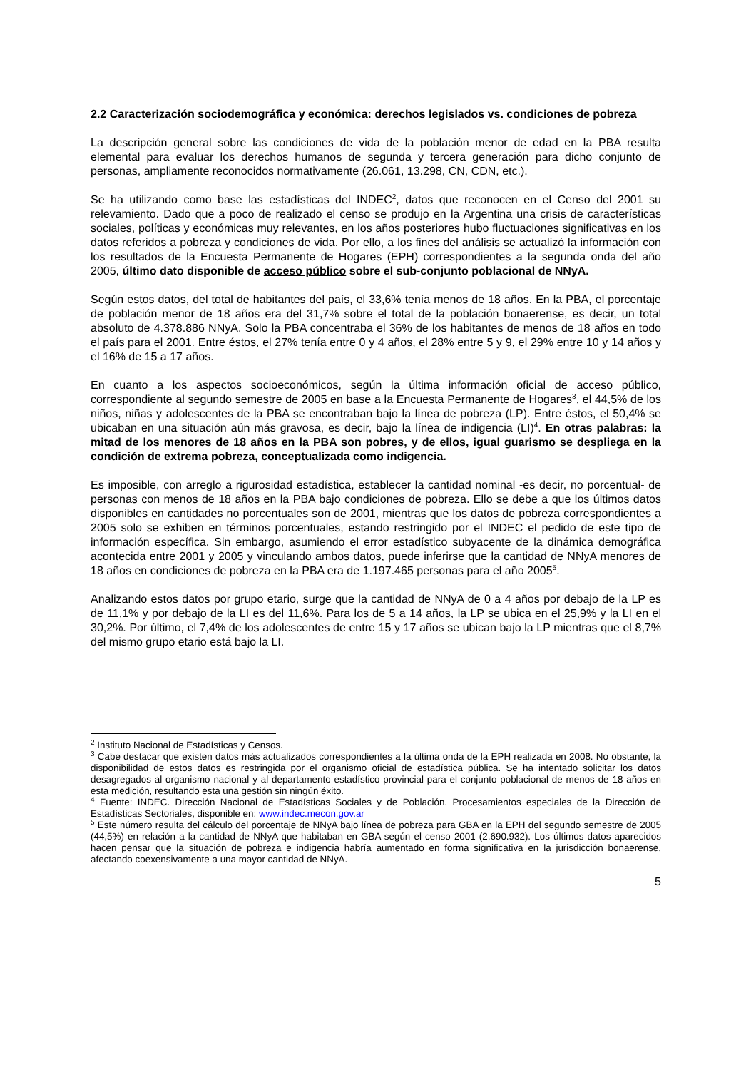2.2 Caracterización sociodemográfica y económica: derechos legislados vs. condiciones de pobreza
La descripción general sobre las condiciones de vida de la población menor de edad en la PBA resulta elemental para evaluar los derechos humanos de segunda y tercera generación para dicho conjunto de personas, ampliamente reconocidos normativamente (26.061, 13.298, CN, CDN, etc.).
Se ha utilizando como base las estadísticas del INDEC<sup>2</sup>, datos que reconocen en el Censo del 2001 su relevamiento. Dado que a poco de realizado el censo se produjo en la Argentina una crisis de características sociales, políticas y económicas muy relevantes, en los años posteriores hubo fluctuaciones significativas en los datos referidos a pobreza y condiciones de vida. Por ello, a los fines del análisis se actualizó la información con los resultados de la Encuesta Permanente de Hogares (EPH) correspondientes a la segunda onda del año 2005, último dato disponible de acceso público sobre el sub-conjunto poblacional de NNyA.
Según estos datos, del total de habitantes del país, el 33,6% tenía menos de 18 años. En la PBA, el porcentaje de población menor de 18 años era del 31,7% sobre el total de la población bonaerense, es decir, un total absoluto de 4.378.886 NNyA. Solo la PBA concentraba el 36% de los habitantes de menos de 18 años en todo el país para el 2001. Entre éstos, el 27% tenía entre 0 y 4 años, el 28% entre 5 y 9, el 29% entre 10 y 14 años y el 16% de 15 a 17 años.
En cuanto a los aspectos socioeconómicos, según la última información oficial de acceso público, correspondiente al segundo semestre de 2005 en base a la Encuesta Permanente de Hogares<sup>3</sup>, el 44,5% de los niños, niñas y adolescentes de la PBA se encontraban bajo la línea de pobreza (LP). Entre éstos, el 50,4% se ubicaban en una situación aún más gravosa, es decir, bajo la línea de indigencia (LI)<sup>4</sup>. En otras palabras: la mitad de los menores de 18 años en la PBA son pobres, y de ellos, igual guarismo se despliega en la condición de extrema pobreza, conceptualizada como indigencia.
Es imposible, con arreglo a rigurosidad estadística, establecer la cantidad nominal -es decir, no porcentual- de personas con menos de 18 años en la PBA bajo condiciones de pobreza. Ello se debe a que los últimos datos disponibles en cantidades no porcentuales son de 2001, mientras que los datos de pobreza correspondientes a 2005 solo se exhiben en términos porcentuales, estando restringido por el INDEC el pedido de este tipo de información específica. Sin embargo, asumiendo el error estadístico subyacente de la dinámica demográfica acontecida entre 2001 y 2005 y vinculando ambos datos, puede inferirse que la cantidad de NNyA menores de 18 años en condiciones de pobreza en la PBA era de 1.197.465 personas para el año 2005<sup>5</sup>.
Analizando estos datos por grupo etario, surge que la cantidad de NNyA de 0 a 4 años por debajo de la LP es de 11,1% y por debajo de la LI es del 11,6%. Para los de 5 a 14 años, la LP se ubica en el 25,9% y la LI en el 30,2%. Por último, el 7,4% de los adolescentes de entre 15 y 17 años se ubican bajo la LP mientras que el 8,7% del mismo grupo etario está bajo la LI.
<sup>2</sup> Instituto Nacional de Estadísticas y Censos.
<sup>3</sup> Cabe destacar que existen datos más actualizados correspondientes a la última onda de la EPH realizada en 2008. No obstante, la disponibilidad de estos datos es restringida por el organismo oficial de estadística pública. Se ha intentado solicitar los datos desagregados al organismo nacional y al departamento estadístico provincial para el conjunto poblacional de menos de 18 años en esta medición, resultando esta una gestión sin ningún éxito.
<sup>4</sup> Fuente: INDEC. Dirección Nacional de Estadísticas Sociales y de Población. Procesamientos especiales de la Dirección de Estadísticas Sectoriales, disponible en: www.indec.mecon.gov.ar
<sup>5</sup> Este número resulta del cálculo del porcentaje de NNyA bajo línea de pobreza para GBA en la EPH del segundo semestre de 2005 (44,5%) en relación a la cantidad de NNyA que habitaban en GBA según el censo 2001 (2.690.932). Los últimos datos aparecidos hacen pensar que la situación de pobreza e indigencia habría aumentado en forma significativa en la jurisdicción bonaerense, afectando coexensivamente a una mayor cantidad de NNyA.
5